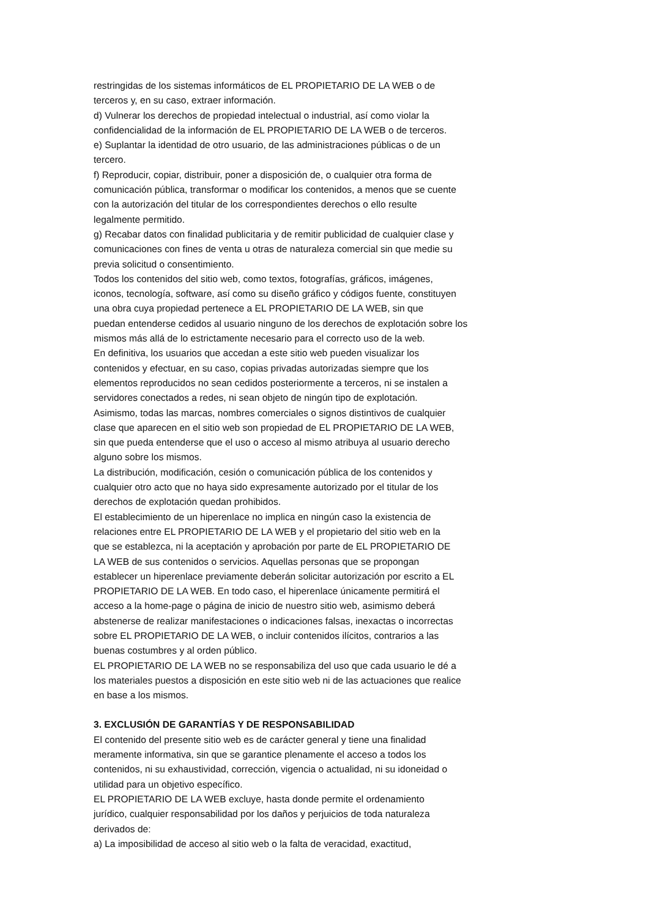restringidas de los sistemas informáticos de EL PROPIETARIO DE LA WEB o de
terceros y, en su caso, extraer información.
d) Vulnerar los derechos de propiedad intelectual o industrial, así como violar la
confidencialidad de la información de EL PROPIETARIO DE LA WEB o de terceros.
e) Suplantar la identidad de otro usuario, de las administraciones públicas o de un
tercero.
f) Reproducir, copiar, distribuir, poner a disposición de, o cualquier otra forma de
comunicación pública, transformar o modificar los contenidos, a menos que se cuente
con la autorización del titular de los correspondientes derechos o ello resulte
legalmente permitido.
g) Recabar datos con finalidad publicitaria y de remitir publicidad de cualquier clase y
comunicaciones con fines de venta u otras de naturaleza comercial sin que medie su
previa solicitud o consentimiento.
Todos los contenidos del sitio web, como textos, fotografías, gráficos, imágenes,
iconos, tecnología, software, así como su diseño gráfico y códigos fuente, constituyen
una obra cuya propiedad pertenece a EL PROPIETARIO DE LA WEB, sin que
puedan entenderse cedidos al usuario ninguno de los derechos de explotación sobre los
mismos más allá de lo estrictamente necesario para el correcto uso de la web.
En definitiva, los usuarios que accedan a este sitio web pueden visualizar los
contenidos y efectuar, en su caso, copias privadas autorizadas siempre que los
elementos reproducidos no sean cedidos posteriormente a terceros, ni se instalen a
servidores conectados a redes, ni sean objeto de ningún tipo de explotación.
Asimismo, todas las marcas, nombres comerciales o signos distintivos de cualquier
clase que aparecen en el sitio web son propiedad de EL PROPIETARIO DE LA WEB,
sin que pueda entenderse que el uso o acceso al mismo atribuya al usuario derecho
alguno sobre los mismos.
La distribución, modificación, cesión o comunicación pública de los contenidos y
cualquier otro acto que no haya sido expresamente autorizado por el titular de los
derechos de explotación quedan prohibidos.
El establecimiento de un hiperenlace no implica en ningún caso la existencia de
relaciones entre EL PROPIETARIO DE LA WEB y el propietario del sitio web en la
que se establezca, ni la aceptación y aprobación por parte de EL PROPIETARIO DE
LA WEB de sus contenidos o servicios. Aquellas personas que se propongan
establecer un hiperenlace previamente deberán solicitar autorización por escrito a EL
PROPIETARIO DE LA WEB. En todo caso, el hiperenlace únicamente permitirá el
acceso a la home-page o página de inicio de nuestro sitio web, asimismo deberá
abstenerse de realizar manifestaciones o indicaciones falsas, inexactas o incorrectas
sobre EL PROPIETARIO DE LA WEB, o incluir contenidos ilícitos, contrarios a las
buenas costumbres y al orden público.
EL PROPIETARIO DE LA WEB no se responsabiliza del uso que cada usuario le dé a
los materiales puestos a disposición en este sitio web ni de las actuaciones que realice
en base a los mismos.
3. EXCLUSIÓN DE GARANTÍAS Y DE RESPONSABILIDAD
El contenido del presente sitio web es de carácter general y tiene una finalidad
meramente informativa, sin que se garantice plenamente el acceso a todos los
contenidos, ni su exhaustividad, corrección, vigencia o actualidad, ni su idoneidad o
utilidad para un objetivo específico.
EL PROPIETARIO DE LA WEB excluye, hasta donde permite el ordenamiento
jurídico, cualquier responsabilidad por los daños y perjuicios de toda naturaleza
derivados de:
a) La imposibilidad de acceso al sitio web o la falta de veracidad, exactitud,